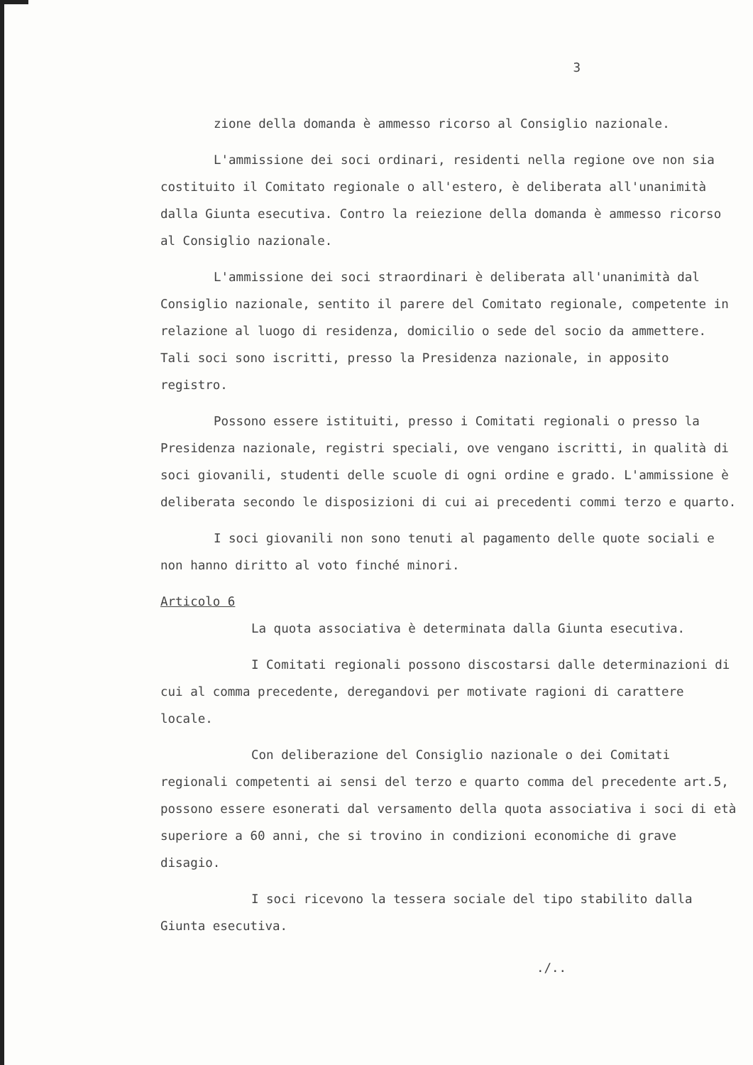3
zione della domanda è ammesso ricorso al Consiglio nazionale.
L'ammissione dei soci ordinari, residenti nella regione ove non sia costituito il Comitato regionale o all'estero, è deliberata all'unanimità dalla Giunta esecutiva. Contro la reiezione della domanda è ammesso ricorso al Consiglio nazionale.
L'ammissione dei soci straordinari è deliberata all'unanimità dal Consiglio nazionale, sentito il parere del Comitato regionale, competente in relazione al luogo di residenza, domicilio o sede del socio da ammettere. Tali soci sono iscritti, presso la Presidenza nazionale, in apposito registro.
Possono essere istituiti, presso i Comitati regionali o presso la Presidenza nazionale, registri speciali, ove vengano iscritti, in qualità di soci giovanili, studenti delle scuole di ogni ordine e grado. L'ammissione è deliberata secondo le disposizioni di cui ai precedenti commi terzo e quarto.
I soci giovanili non sono tenuti al pagamento delle quote sociali e non hanno diritto al voto finché minori.
Articolo 6
La quota associativa è determinata dalla Giunta esecutiva.
I Comitati regionali possono discostarsi dalle determinazioni di cui al comma precedente, deregandovi per motivate ragioni di carattere locale.
Con deliberazione del Consiglio nazionale o dei Comitati regionali competenti ai sensi del terzo e quarto comma del precedente art.5, possono essere esonerati dal versamento della quota associativa i soci di età superiore a 60 anni, che si trovino in condizioni economiche di grave disagio.
I soci ricevono la tessera sociale del tipo stabilito dalla Giunta esecutiva.
./..